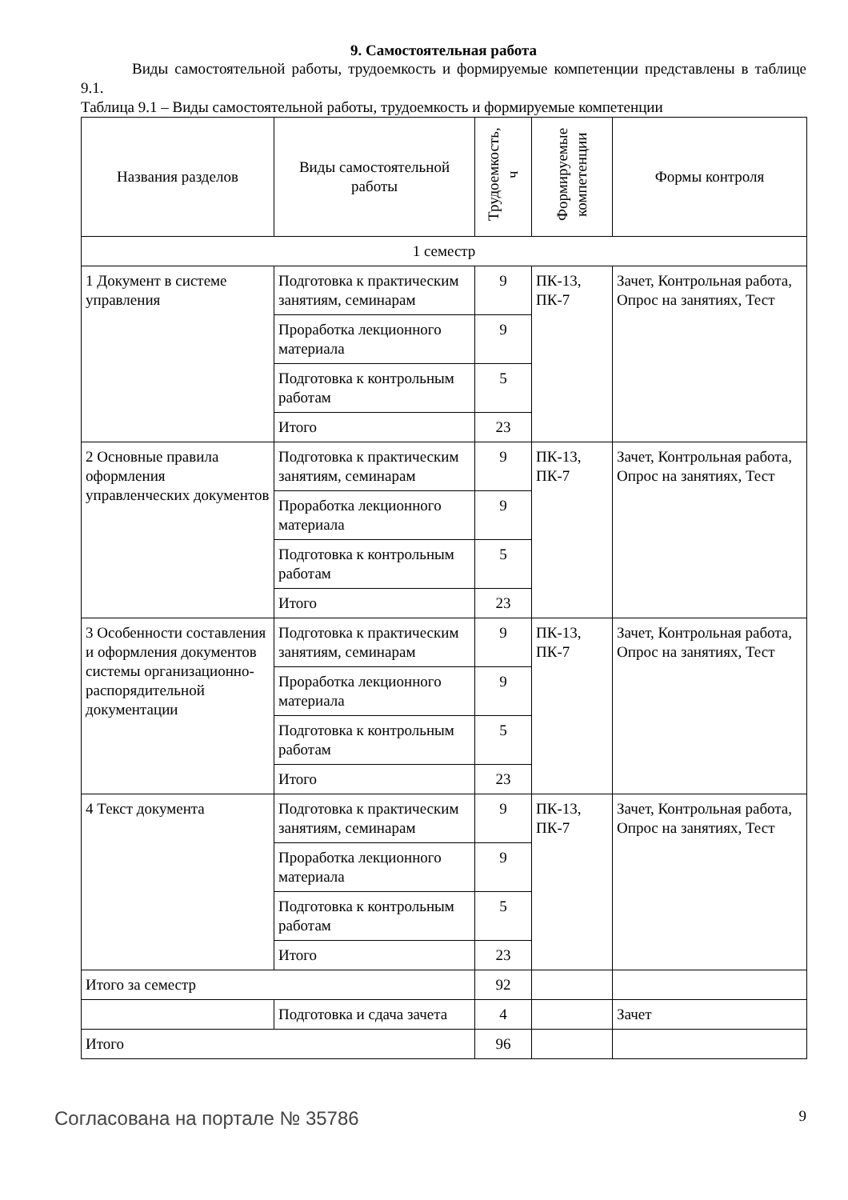9. Самостоятельная работа
Виды самостоятельной работы, трудоемкость и формируемые компетенции представлены в таблице 9.1.
Таблица 9.1 – Виды самостоятельной работы, трудоемкость и формируемые компетенции
| Названия разделов | Виды самостоятельной работы | Трудоемкость, ч | Формируемые компетенции | Формы контроля |
| --- | --- | --- | --- | --- |
| 1 семестр | | | | |
| 1 Документ в системе управления | Подготовка к практическим занятиям, семинарам | 9 | ПК-13, ПК-7 | Зачет, Контрольная работа, Опрос на занятиях, Тест |
| | Проработка лекционного материала | 9 | | |
| | Подготовка к контрольным работам | 5 | | |
| | Итого | 23 | | |
| 2 Основные правила оформления управленческих документов | Подготовка к практическим занятиям, семинарам | 9 | ПК-13, ПК-7 | Зачет, Контрольная работа, Опрос на занятиях, Тест |
| | Проработка лекционного материала | 9 | | |
| | Подготовка к контрольным работам | 5 | | |
| | Итого | 23 | | |
| 3 Особенности составления и оформления документов системы организационно-распорядительной документации | Подготовка к практическим занятиям, семинарам | 9 | ПК-13, ПК-7 | Зачет, Контрольная работа, Опрос на занятиях, Тест |
| | Проработка лекционного материала | 9 | | |
| | Подготовка к контрольным работам | 5 | | |
| | Итого | 23 | | |
| 4 Текст документа | Подготовка к практическим занятиям, семинарам | 9 | ПК-13, ПК-7 | Зачет, Контрольная работа, Опрос на занятиях, Тест |
| | Проработка лекционного материала | 9 | | |
| | Подготовка к контрольным работам | 5 | | |
| | Итого | 23 | | |
| Итого за семестр | | 92 | | |
| | Подготовка и сдача зачета | 4 | | Зачет |
| Итого | | 96 | | |
Согласована на портале № 35786 9